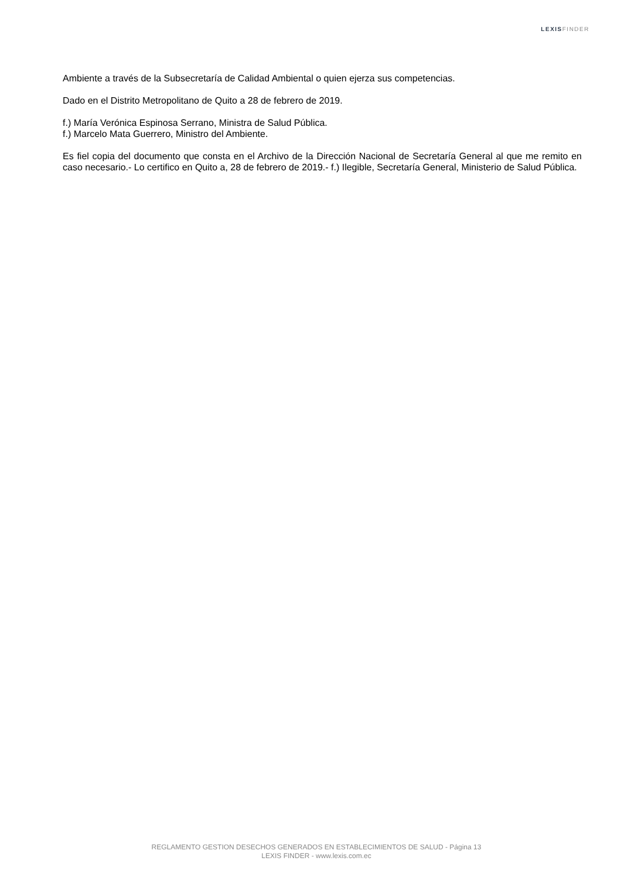LEXIS FINDER
Ambiente a través de la Subsecretaría de Calidad Ambiental o quien ejerza sus competencias.
Dado en el Distrito Metropolitano de Quito a 28 de febrero de 2019.
f.) María Verónica Espinosa Serrano, Ministra de Salud Pública.
f.) Marcelo Mata Guerrero, Ministro del Ambiente.
Es fiel copia del documento que consta en el Archivo de la Dirección Nacional de Secretaría General al que me remito en caso necesario.- Lo certifico en Quito a, 28 de febrero de 2019.- f.) Ilegible, Secretaría General, Ministerio de Salud Pública.
REGLAMENTO GESTION DESECHOS GENERADOS EN ESTABLECIMIENTOS DE SALUD - Página 13
LEXIS FINDER - www.lexis.com.ec